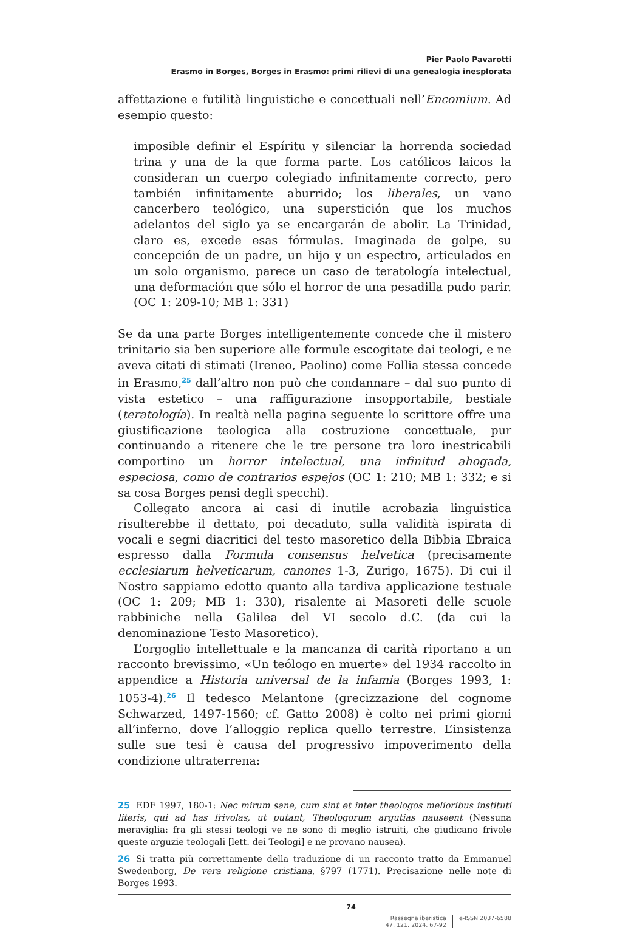Pier Paolo Pavarotti
Erasmo in Borges, Borges in Erasmo: primi rilievi di una genealogia inesplorata
affettazione e futilità linguistiche e concettuali nell’Encomium. Ad esempio questo:
imposible definir el Espíritu y silenciar la horrenda sociedad trina y una de la que forma parte. Los católicos laicos la consideran un cuerpo colegiado infinitamente correcto, pero también infinitamente aburrido; los liberales, un vano cancerbero teológico, una superstición que los muchos adelantos del siglo ya se encargarán de abolir. La Trinidad, claro es, excede esas fórmulas. Imaginada de golpe, su concepción de un padre, un hijo y un espectro, articulados en un solo organismo, parece un caso de teratología intelectual, una deformación que sólo el horror de una pesadilla pudo parir. (OC 1: 209-10; MB 1: 331)
Se da una parte Borges intelligentemente concede che il mistero trinitario sia ben superiore alle formule escogitate dai teologi, e ne aveva citati di stimati (Ireneo, Paolino) come Follia stessa concede in Erasmo,<sup>25</sup> dall’altro non può che condannare – dal suo punto di vista estetico – una raffigurazione insopportabile, bestiale (teratología). In realtà nella pagina seguente lo scrittore offre una giustificazione teologica alla costruzione concettuale, pur continuando a ritenere che le tre persone tra loro inestricabili comportino un horror intelectual, una infinitud ahogada, especiosa, como de contrarios espejos (OC 1: 210; MB 1: 332; e si sa cosa Borges pensi degli specchi).
Collegato ancora ai casi di inutile acrobazia linguistica risulterebbe il dettato, poi decaduto, sulla validità ispirata di vocali e segni diacritici del testo masoretico della Bibbia Ebraica espresso dalla Formula consensus helvetica (precisamente ecclesiarum helveticarum, canones 1-3, Zurigo, 1675). Di cui il Nostro sappiamo edotto quanto alla tardiva applicazione testuale (OC 1: 209; MB 1: 330), risalente ai Masoreti delle scuole rabbiniche nella Galilea del VI secolo d.C. (da cui la denominazione Testo Masoretico).
L’orgoglio intellettuale e la mancanza di carità riportano a un racconto brevissimo, «Un teólogo en muerte» del 1934 raccolto in appendice a Historia universal de la infamia (Borges 1993, 1: 1053-4).<sup>26</sup> Il tedesco Melantone (grecizzazione del cognome Schwarzed, 1497-1560; cf. Gatto 2008) è colto nei primi giorni all’inferno, dove l’alloggio replica quello terrestre. L’insistenza sulle sue tesi è causa del progressivo impoverimento della condizione ultraterrena:
25 EDF 1997, 180-1: Nec mirum sane, cum sint et inter theologos melioribus instituti literis, qui ad has frivolas, ut putant, Theologorum argutias nauseent (Nessuna meraviglia: fra gli stessi teologi ve ne sono di meglio istruiti, che giudicano frivole queste arguzie teologali [lett. dei Teologi] e ne provano nausea).
26 Si tratta più correttamente della traduzione di un racconto tratto da Emmanuel Swedenborg, De vera religione cristiana, §797 (1771). Precisazione nelle note di Borges 1993.
74
Rassegna iberistica
47, 121, 2024, 67-92
e-ISSN 2037-6588